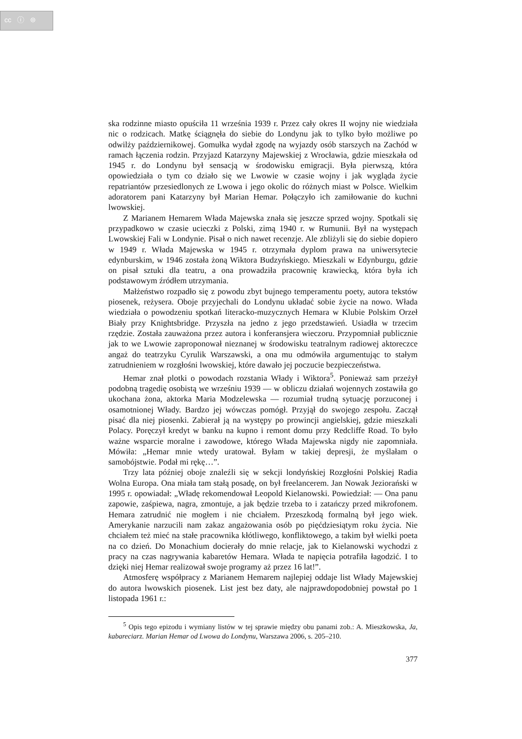cc ⓘ ⊜
ska rodzinne miasto opuściła 11 września 1939 r. Przez cały okres II wojny nie wiedziała nic o rodzicach. Matkę ściągnęła do siebie do Londynu jak to tylko było możliwe po odwilży październikowej. Gomułka wydał zgodę na wyjazdy osób starszych na Zachód w ramach łączenia rodzin. Przyjazd Katarzyny Majewskiej z Wrocławia, gdzie mieszkała od 1945 r. do Londynu był sensacją w środowisku emigracji. Była pierwszą, która opowiedziała o tym co działo się we Lwowie w czasie wojny i jak wygląda życie repatriantów przesiedlonych ze Lwowa i jego okolic do różnych miast w Polsce. Wielkim adoratorem pani Katarzyny był Marian Hemar. Połączyło ich zamiłowanie do kuchni lwowskiej.
Z Marianem Hemarem Włada Majewska znała się jeszcze sprzed wojny. Spotkali się przypadkowo w czasie ucieczki z Polski, zimą 1940 r. w Rumunii. Był na występach Lwowskiej Fali w Londynie. Pisał o nich nawet recenzje. Ale zbliżyli się do siebie dopiero w 1949 r. Włada Majewska w 1945 r. otrzymała dyplom prawa na uniwersytecie edynburskim, w 1946 została żoną Wiktora Budzyńskiego. Mieszkali w Edynburgu, gdzie on pisał sztuki dla teatru, a ona prowadziła pracownię krawiecką, która była ich podstawowym źródłem utrzymania.
Małżeństwo rozpadło się z powodu zbyt bujnego temperamentu poety, autora tekstów piosenek, reżysera. Oboje przyjechali do Londynu układać sobie życie na nowo. Włada wiedziała o powodzeniu spotkań literacko-muzycznych Hemara w Klubie Polskim Orzeł Biały przy Knightsbridge. Przyszła na jedno z jego przedstawień. Usiadła w trzecim rzędzie. Została zauważona przez autora i konferansjera wieczoru. Przypomniał publicznie jak to we Lwowie zaproponował nieznanej w środowisku teatralnym radiowej aktoreczce angaż do teatrzyku Cyrulik Warszawski, a ona mu odmówiła argumentując to stałym zatrudnieniem w rozgłośni lwowskiej, które dawało jej poczucie bezpieczeństwa.
Hemar znał plotki o powodach rozstania Włady i Wiktora<sup>5</sup>. Ponieważ sam przeżył podobną tragedię osobistą we wrześniu 1939 — w obliczu działań wojennych zostawiła go ukochana żona, aktorka Maria Modzelewska — rozumiał trudną sytuację porzuconej i osamotnionej Włady. Bardzo jej wówczas pomógł. Przyjął do swojego zespołu. Zaczął pisać dla niej piosenki. Zabierał ją na występy po prowincji angielskiej, gdzie mieszkali Polacy. Poręczył kredyt w banku na kupno i remont domu przy Redcliffe Road. To było ważne wsparcie moralne i zawodowe, którego Włada Majewska nigdy nie zapomniała. Mówiła: „Hemar mnie wtedy uratował. Byłam w takiej depresji, że myślałam o samobójstwie. Podał mi rękę…”.
Trzy lata później oboje znaleźli się w sekcji londyńskiej Rozgłośni Polskiej Radia Wolna Europa. Ona miała tam stałą posadę, on był freelancerem. Jan Nowak Jeziorański w 1995 r. opowiadał: „Władę rekomendował Leopold Kielanowski. Powiedział: — Ona panu zapowie, zaśpiewa, nagra, zmontuje, a jak będzie trzeba to i zatańczy przed mikrofonem. Hemara zatrudnić nie mogłem i nie chciałem. Przeszkodą formalną był jego wiek. Amerykanie narzucili nam zakaz angażowania osób po pięćdziesiątym roku życia. Nie chciałem też mieć na stałe pracownika kłótliwego, konfliktowego, a takim był wielki poeta na co dzień. Do Monachium docierały do mnie relacje, jak to Kielanowski wychodzi z pracy na czas nagrywania kabaretów Hemara. Włada te napięcia potrafiła łagodzić. I to dzięki niej Hemar realizował swoje programy aż przez 16 lat!”.
Atmosferę współpracy z Marianem Hemarem najlepiej oddaje list Włady Majewskiej do autora lwowskich piosenek. List jest bez daty, ale najprawdopodobniej powstał po 1 listopada 1961 r.:
<sup>5</sup> Opis tego epizodu i wymiany listów w tej sprawie między obu panami zob.: A. Mieszkowska, Ja, kabareciarz. Marian Hemar od Lwowa do Londynu, Warszawa 2006, s. 205–210.
377